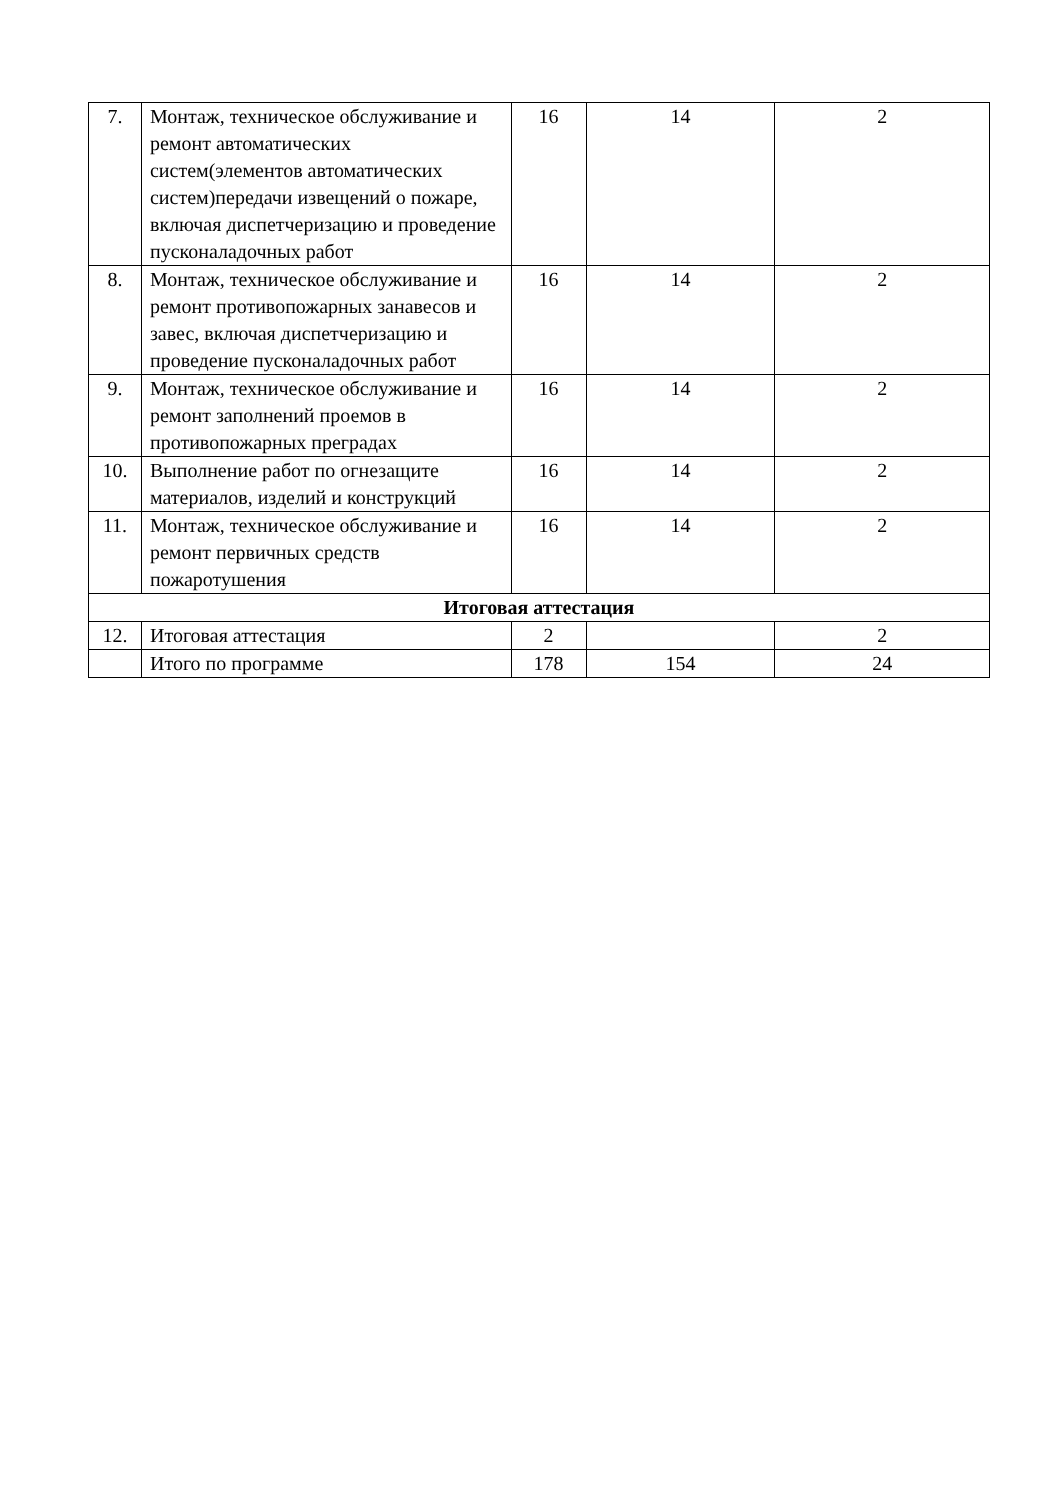| 7. | Монтаж, техническое обслуживание и ремонт автоматических систем(элементов автоматических систем)передачи извещений о пожаре, включая диспетчеризацию и проведение пусконаладочных работ | 16 | 14 | 2 |
| 8. | Монтаж, техническое обслуживание и ремонт противопожарных занавесов и завес, включая диспетчеризацию и проведение пусконаладочных работ | 16 | 14 | 2 |
| 9. | Монтаж, техническое обслуживание и ремонт заполнений проемов в противопожарных преградах | 16 | 14 | 2 |
| 10. | Выполнение работ по огнезащите материалов, изделий и конструкций | 16 | 14 | 2 |
| 11. | Монтаж, техническое обслуживание и ремонт первичных средств пожаротушения | 16 | 14 | 2 |
| Итоговая аттестация | | | | |
| 12. | Итоговая аттестация | 2 | | 2 |
| | Итого по программе | 178 | 154 | 24 |